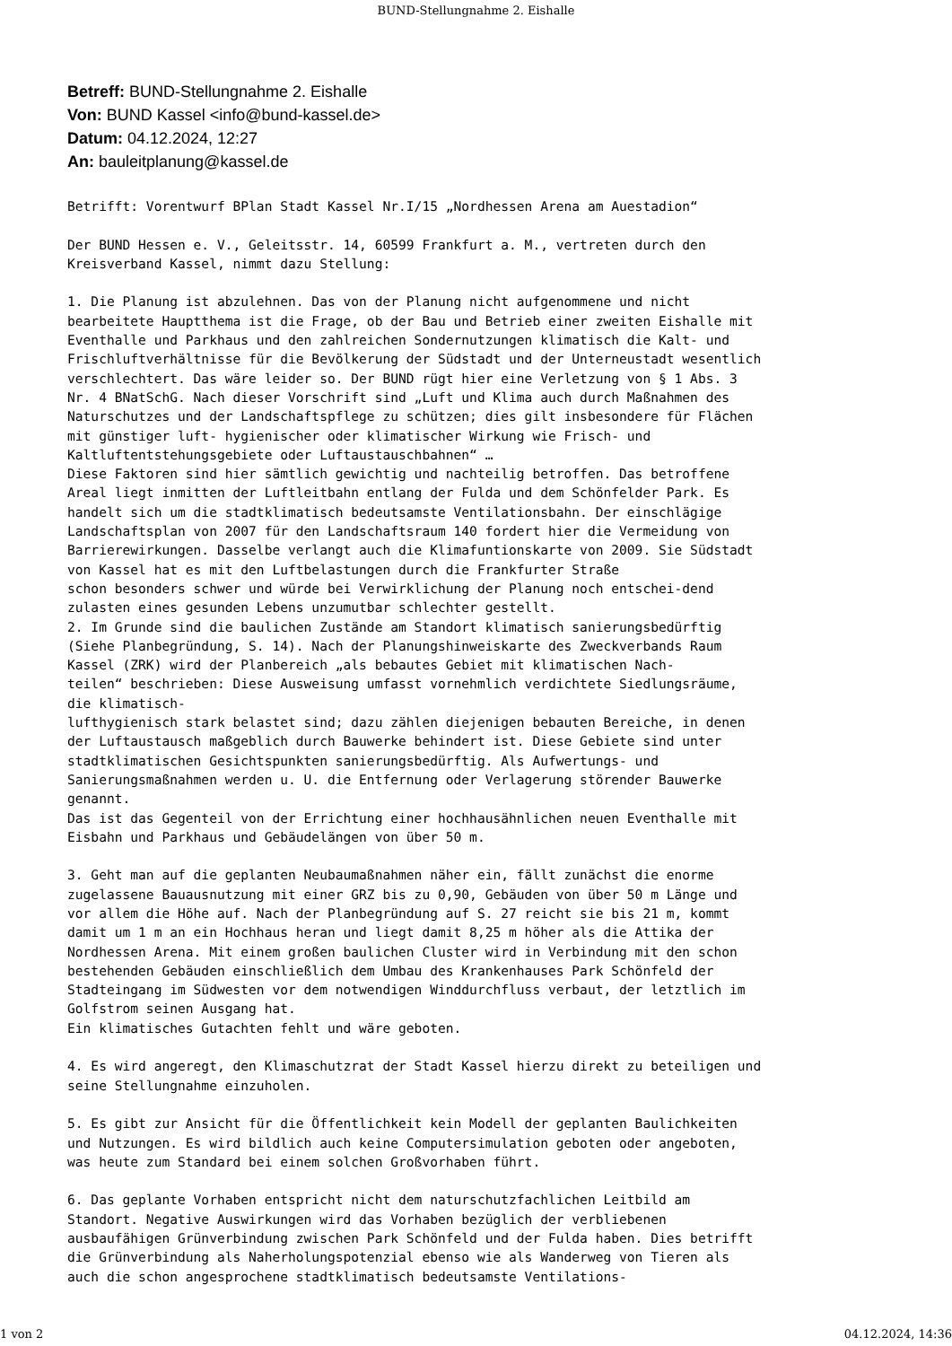BUND-Stellungnahme 2. Eishalle
Betreff: BUND-Stellungnahme 2. Eishalle
Von: BUND Kassel <info@bund-kassel.de>
Datum: 04.12.2024, 12:27
An: bauleitplanung@kassel.de
Betrifft: Vorentwurf BPlan Stadt Kassel Nr.I/15 „Nordhessen Arena am Auestadion“

Der BUND Hessen e. V., Geleitsstr. 14, 60599 Frankfurt a. M., vertreten durch den
Kreisverband Kassel, nimmt dazu Stellung:

1. Die Planung ist abzulehnen. Das von der Planung nicht aufgenommene und nicht
bearbeitete Hauptthema ist die Frage, ob der Bau und Betrieb einer zweiten Eishalle mit
Eventhalle und Parkhaus und den zahlreichen Sondernutzungen klimatisch die Kalt- und
Frischluftverhältnisse für die Bevölkerung der Südstadt und der Unterneustadt wesentlich
verschlechtert. Das wäre leider so. Der BUND rügt hier eine Verletzung von § 1 Abs. 3
Nr. 4 BNatSchG. Nach dieser Vorschrift sind „Luft und Klima auch durch Maßnahmen des
Naturschutzes und der Landschaftspflege zu schützen; dies gilt insbesondere für Flächen
mit günstiger luft- hygienischer oder klimatischer Wirkung wie Frisch- und
Kaltluftentstehungsgebiete oder Luftaustauschbahnen“ …
Diese Faktoren sind hier sämtlich gewichtig und nachteilig betroffen. Das betroffene
Areal liegt inmitten der Luftleitbahn entlang der Fulda und dem Schönfelder Park. Es
handelt sich um die stadtklimatisch bedeutsamste Ventilationsbahn. Der einschlägige
Landschaftsplan von 2007 für den Landschaftsraum 140 fordert hier die Vermeidung von
Barrierewirkungen. Dasselbe verlangt auch die Klimafuntionskarte von 2009. Sie Südstadt
von Kassel hat es mit den Luftbelastungen durch die Frankfurter Straße
schon besonders schwer und würde bei Verwirklichung der Planung noch entschei-dend
zulasten eines gesunden Lebens unzumutbar schlechter gestellt.
2. Im Grunde sind die baulichen Zustände am Standort klimatisch sanierungsbedürftig
(Siehe Planbegründung, S. 14). Nach der Planungshinweiskarte des Zweckverbands Raum
Kassel (ZRK) wird der Planbereich „als bebautes Gebiet mit klimatischen Nach-
teilen“ beschrieben: Diese Ausweisung umfasst vornehmlich verdichtete Siedlungsräume,
die klimatisch-
lufthygienisch stark belastet sind; dazu zählen diejenigen bebauten Bereiche, in denen
der Luftaustausch maßgeblich durch Bauwerke behindert ist. Diese Gebiete sind unter
stadtklimatischen Gesichtspunkten sanierungsbedürftig. Als Aufwertungs- und
Sanierungsmaßnahmen werden u. U. die Entfernung oder Verlagerung störender Bauwerke
genannt.
Das ist das Gegenteil von der Errichtung einer hochhausähnlichen neuen Eventhalle mit
Eisbahn und Parkhaus und Gebäudelängen von über 50 m.

3. Geht man auf die geplanten Neubaumaßnahmen näher ein, fällt zunächst die enorme
zugelassene Bauausnutzung mit einer GRZ bis zu 0,90, Gebäuden von über 50 m Länge und
vor allem die Höhe auf. Nach der Planbegründung auf S. 27 reicht sie bis 21 m, kommt
damit um 1 m an ein Hochhaus heran und liegt damit 8,25 m höher als die Attika der
Nordhessen Arena. Mit einem großen baulichen Cluster wird in Verbindung mit den schon
bestehenden Gebäuden einschließlich dem Umbau des Krankenhauses Park Schönfeld der
Stadteingang im Südwesten vor dem notwendigen Winddurchfluss verbaut, der letztlich im
Golfstrom seinen Ausgang hat.
Ein klimatisches Gutachten fehlt und wäre geboten.

4. Es wird angeregt, den Klimaschutzrat der Stadt Kassel hierzu direkt zu beteiligen und
seine Stellungnahme einzuholen.

5. Es gibt zur Ansicht für die Öffentlichkeit kein Modell der geplanten Baulichkeiten
und Nutzungen. Es wird bildlich auch keine Computersimulation geboten oder angeboten,
was heute zum Standard bei einem solchen Großvorhaben führt.

6. Das geplante Vorhaben entspricht nicht dem naturschutzfachlichen Leitbild am
Standort. Negative Auswirkungen wird das Vorhaben bezüglich der verbliebenen
ausbaufähigen Grünverbindung zwischen Park Schönfeld und der Fulda haben. Dies betrifft
die Grünverbindung als Naherholungspotenzial ebenso wie als Wanderweg von Tieren als
auch die schon angesprochene stadtklimatisch bedeutsamste Ventilations-
1 von 2 04.12.2024, 14:36